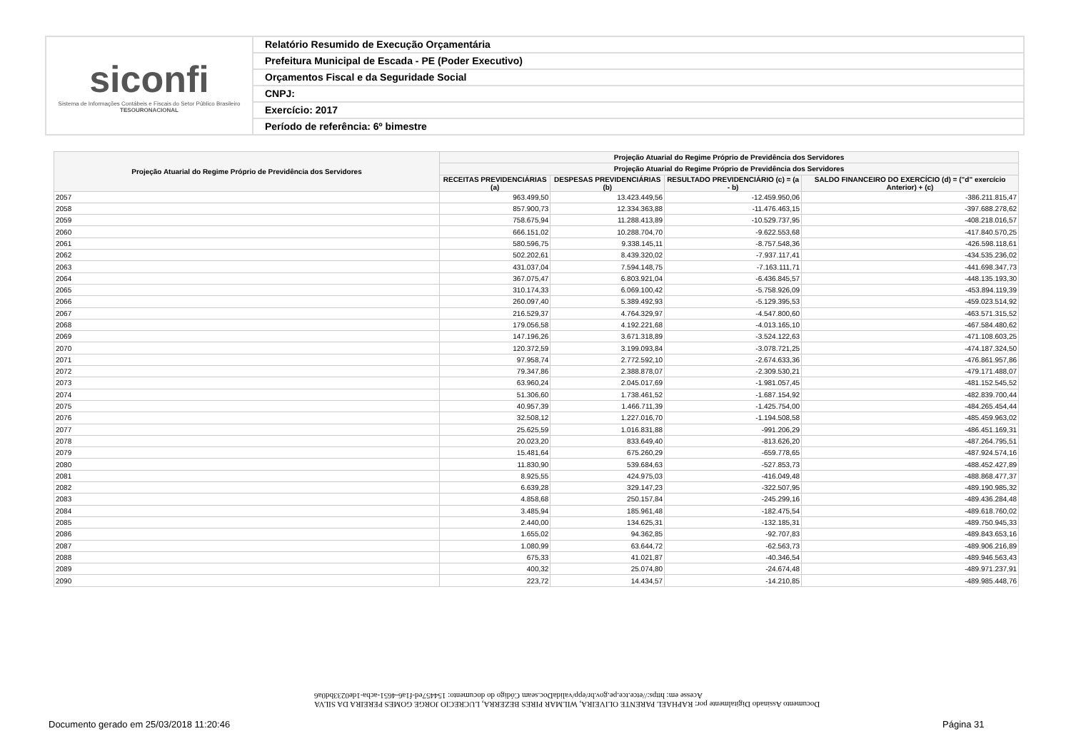siconfi
Sistema de Informações Contábeis e Fiscais do Setor Público Brasileiro
TESOURONACIONAL
Relatório Resumido de Execução Orçamentária
Prefeitura Municipal de Escada - PE (Poder Executivo)
Orçamentos Fiscal e da Seguridade Social
CNPJ:
Exercício: 2017
Período de referência: 6º bimestre
| Projeção Atuarial do Regime Próprio de Previdência dos Servidores | Projeção Atuarial do Regime Próprio de Previdência dos Servidores | | | |
| --- | --- | --- | --- | --- |
| | Projeção Atuarial do Regime Próprio de Previdência dos Servidores | | | |
| | RECEITAS PREVIDENCIÁRIAS (a) | DESPESAS PREVIDENCIÁRIAS (b) | RESULTADO PREVIDENCIÁRIO (c) = (a - b) | SALDO FINANCEIRO DO EXERCÍCIO (d) = ("d" exercício Anterior) + (c) |
| 2057 | 963.499,50 | 13.423.449,56 | -12.459.950,06 | -386.211.815,47 |
| 2058 | 857.900,73 | 12.334.363,88 | -11.476.463,15 | -397.688.278,62 |
| 2059 | 758.675,94 | 11.288.413,89 | -10.529.737,95 | -408.218.016,57 |
| 2060 | 666.151,02 | 10.288.704,70 | -9.622.553,68 | -417.840.570,25 |
| 2061 | 580.596,75 | 9.338.145,11 | -8.757.548,36 | -426.598.118,61 |
| 2062 | 502.202,61 | 8.439.320,02 | -7.937.117,41 | -434.535.236,02 |
| 2063 | 431.037,04 | 7.594.148,75 | -7.163.111,71 | -441.698.347,73 |
| 2064 | 367.075,47 | 6.803.921,04 | -6.436.845,57 | -448.135.193,30 |
| 2065 | 310.174,33 | 6.069.100,42 | -5.758.926,09 | -453.894.119,39 |
| 2066 | 260.097,40 | 5.389.492,93 | -5.129.395,53 | -459.023.514,92 |
| 2067 | 216.529,37 | 4.764.329,97 | -4.547.800,60 | -463.571.315,52 |
| 2068 | 179.056,58 | 4.192.221,68 | -4.013.165,10 | -467.584.480,62 |
| 2069 | 147.196,26 | 3.671.318,89 | -3.524.122,63 | -471.108.603,25 |
| 2070 | 120.372,59 | 3.199.093,84 | -3.078.721,25 | -474.187.324,50 |
| 2071 | 97.958,74 | 2.772.592,10 | -2.674.633,36 | -476.861.957,86 |
| 2072 | 79.347,86 | 2.388.878,07 | -2.309.530,21 | -479.171.488,07 |
| 2073 | 63.960,24 | 2.045.017,69 | -1.981.057,45 | -481.152.545,52 |
| 2074 | 51.306,60 | 1.738.461,52 | -1.687.154,92 | -482.839.700,44 |
| 2075 | 40.957,39 | 1.466.711,39 | -1.425.754,00 | -484.265.454,44 |
| 2076 | 32.508,12 | 1.227.016,70 | -1.194.508,58 | -485.459.963,02 |
| 2077 | 25.625,59 | 1.016.831,88 | -991.206,29 | -486.451.169,31 |
| 2078 | 20.023,20 | 833.649,40 | -813.626,20 | -487.264.795,51 |
| 2079 | 15.481,64 | 675.260,29 | -659.778,65 | -487.924.574,16 |
| 2080 | 11.830,90 | 539.684,63 | -527.853,73 | -488.452.427,89 |
| 2081 | 8.925,55 | 424.975,03 | -416.049,48 | -488.868.477,37 |
| 2082 | 6.639,28 | 329.147,23 | -322.507,95 | -489.190.985,32 |
| 2083 | 4.858,68 | 250.157,84 | -245.299,16 | -489.436.284,48 |
| 2084 | 3.485,94 | 185.961,48 | -182.475,54 | -489.618.760,02 |
| 2085 | 2.440,00 | 134.625,31 | -132.185,31 | -489.750.945,33 |
| 2086 | 1.655,02 | 94.362,85 | -92.707,83 | -489.843.653,16 |
| 2087 | 1.080,99 | 63.644,72 | -62.563,73 | -489.906.216,89 |
| 2088 | 675,33 | 41.021,87 | -40.346,54 | -489.946.563,43 |
| 2089 | 400,32 | 25.074,80 | -24.674,48 | -489.971.237,91 |
| 2090 | 223,72 | 14.434,57 | -14.210,85 | -489.985.448,76 |
Documento Assinado Digitalmente por: RAPHAEL PARENTE OLIVEIRA, WILMAR PIRES BEZERRA, LUCRECIO JORGE GOMES PEREIRA DA SILVA
Acesse em: https://etce.tce.pe.gov.br/epp/validaDoc.seam Código do documento: 154457ed-f1a6-4651-acba-1de0233bd0a6
Documento gerado em 25/03/2018 11:20:46
Página 31